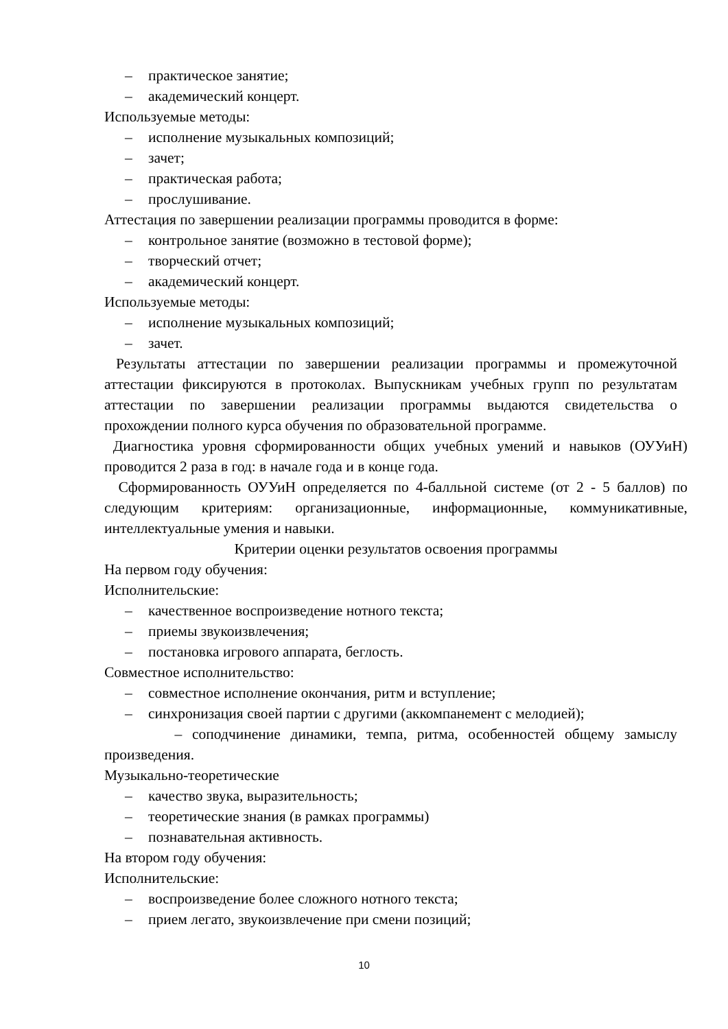– практическое занятие;
– академический концерт.
Используемые методы:
– исполнение музыкальных композиций;
– зачет;
– практическая работа;
– прослушивание.
Аттестация по завершении реализации программы проводится в форме:
– контрольное занятие (возможно в тестовой форме);
– творческий отчет;
– академический концерт.
Используемые методы:
– исполнение музыкальных композиций;
– зачет.
Результаты аттестации по завершении реализации программы и промежуточной аттестации фиксируются в протоколах. Выпускникам учебных групп по результатам аттестации по завершении реализации программы выдаются свидетельства о прохождении полного курса обучения по образовательной программе.
Диагностика уровня сформированности общих учебных умений и навыков (ОУУиН) проводится 2 раза в год: в начале года и в конце года.
Сформированность ОУУиН определяется по 4-балльной системе (от 2 - 5 баллов) по следующим критериям: организационные, информационные, коммуникативные, интеллектуальные умения и навыки.
Критерии оценки результатов освоения программы
На первом году обучения:
Исполнительские:
– качественное воспроизведение нотного текста;
– приемы звукоизвлечения;
– постановка игрового аппарата, беглость.
Совместное исполнительство:
– совместное исполнение окончания, ритм и вступление;
– синхронизация своей партии с другими (аккомпанемент с мелодией);
– соподчинение динамики, темпа, ритма, особенностей общему замыслу произведения.
Музыкально-теоретические
– качество звука, выразительность;
– теоретические знания (в рамках программы)
– познавательная активность.
На втором году обучения:
Исполнительские:
– воспроизведение более сложного нотного текста;
– прием легато, звукоизвлечение при смени позиций;
10